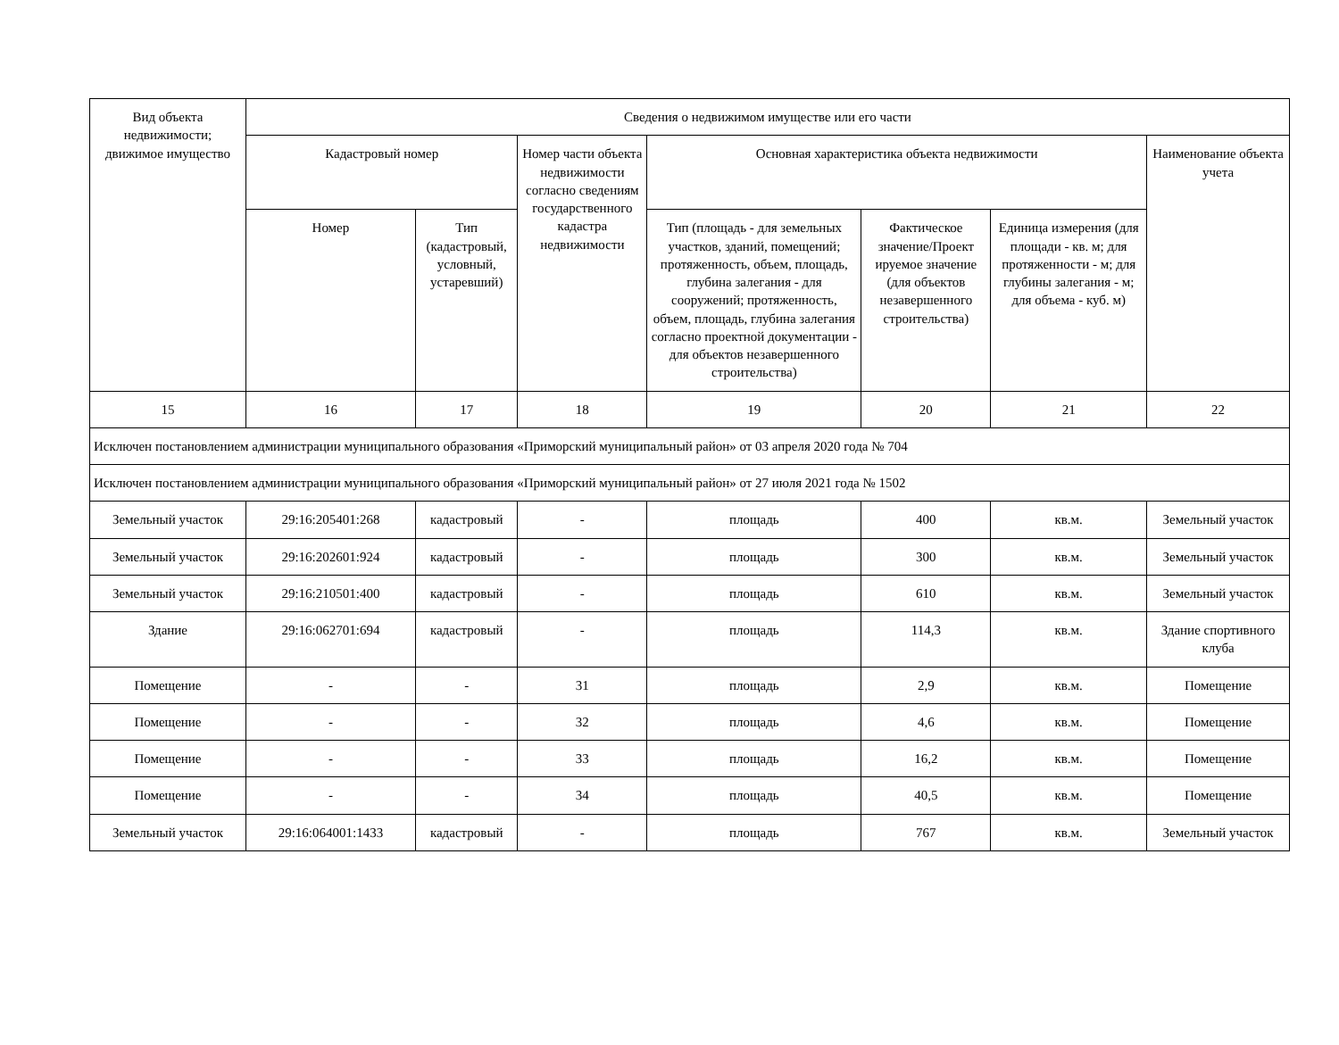| Вид объекта недвижимости; движимое имущество | Сведения о недвижимом имуществе или его части | | | | | | |
| --- | --- | --- | --- | --- | --- | --- | --- |
| | Кадастровый номер | | Номер части объекта недвижимости согласно сведениям государственного кадастра недвижимости | Основная характеристика объекта недвижимости | | | Наименование объекта учета |
| | Номер | Тип (кадастровый, условный, устаревший) | | Тип (площадь - для земельных участков, зданий, помещений; протяженность, объем, площадь, глубина залегания - для сооружений; протяженность, объем, площадь, глубина залегания согласно проектной документации - для объектов незавершенного строительства) | Фактическое значение/Проект ируемое значение (для объектов незавершенного строительства) | Единица измерения (для площади - кв. м; для протяженности - м; для глубины залегания - м; для объема - куб. м) | |
| 15 | 16 | 17 | 18 | 19 | 20 | 21 | 22 |
| Исключен постановлением администрации муниципального образования «Приморский муниципальный район» от 03 апреля 2020 года № 704 | | | | | | | |
| Исключен постановлением администрации муниципального образования «Приморский муниципальный район» от 27 июля 2021 года № 1502 | | | | | | | |
| Земельный участок | 29:16:205401:268 | кадастровый | - | площадь | 400 | кв.м. | Земельный участок |
| Земельный участок | 29:16:202601:924 | кадастровый | - | площадь | 300 | кв.м. | Земельный участок |
| Земельный участок | 29:16:210501:400 | кадастровый | - | площадь | 610 | кв.м. | Земельный участок |
| Здание | 29:16:062701:694 | кадастровый | - | площадь | 114,3 | кв.м. | Здание спортивного клуба |
| Помещение | - | - | 31 | площадь | 2,9 | кв.м. | Помещение |
| Помещение | - | - | 32 | площадь | 4,6 | кв.м. | Помещение |
| Помещение | - | - | 33 | площадь | 16,2 | кв.м. | Помещение |
| Помещение | - | - | 34 | площадь | 40,5 | кв.м. | Помещение |
| Земельный участок | 29:16:064001:1433 | кадастровый | - | площадь | 767 | кв.м. | Земельный участок |